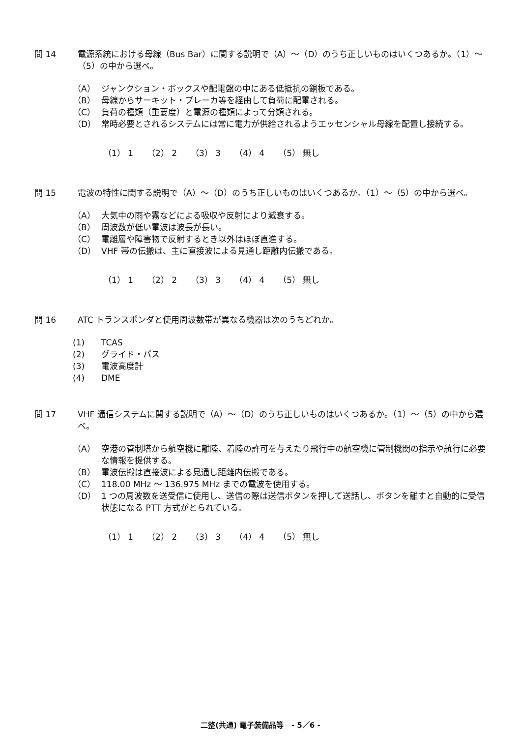問 14 電源系統における母線（Bus Bar）に関する説明で（A）～（D）のうち正しいものはいくつあるか。（1）～（5）の中から選べ。
（A） ジャンクション・ボックスや配電盤の中にある低抵抗の銅板である。
（B） 母線からサーキット・ブレーカ等を経由して負荷に配電される。
（C） 負荷の種類（重要度）と電源の種類によって分類される。
（D） 常時必要とされるシステムには常に電力が供給されるようエッセンシャル母線を配置し接続する。
（1） 1 （2） 2 （3） 3 （4） 4 （5） 無し
問 15 電波の特性に関する説明で（A）～（D）のうち正しいものはいくつあるか。（1）～（5）の中から選べ。
（A） 大気中の雨や霧などによる吸収や反射により減衰する。
（B） 周波数が低い電波は波長が長い。
（C） 電離層や障害物で反射するとき以外はほぼ直進する。
（D） VHF 帯の伝搬は、主に直接波による見通し距離内伝搬である。
（1） 1 （2） 2 （3） 3 （4） 4 （5） 無し
問 16 ATC トランスポンダと使用周波数帯が異なる機器は次のうちどれか。
(1) TCAS
(2) グライド・パス
(3) 電波高度計
(4) DME
問 17 VHF 通信システムに関する説明で（A）～（D）のうち正しいものはいくつあるか。（1）～（5）の中から選べ。
（A） 空港の管制塔から航空機に離陸、着陸の許可を与えたり飛行中の航空機に管制機関の指示や航行に必要な情報を提供する。
（B） 電波伝搬は直接波による見通し距離内伝搬である。
（C） 118.00 MHz ～ 136.975 MHz までの電波を使用する。
（D） 1 つの周波数を送受信に使用し、送信の際は送信ボタンを押して送話し、ボタンを離すと自動的に受信状態になる PTT 方式がとられている。
（1） 1 （2） 2 （3） 3 （4） 4 （5） 無し
二整(共通) 電子装備品等 - 5／6 -